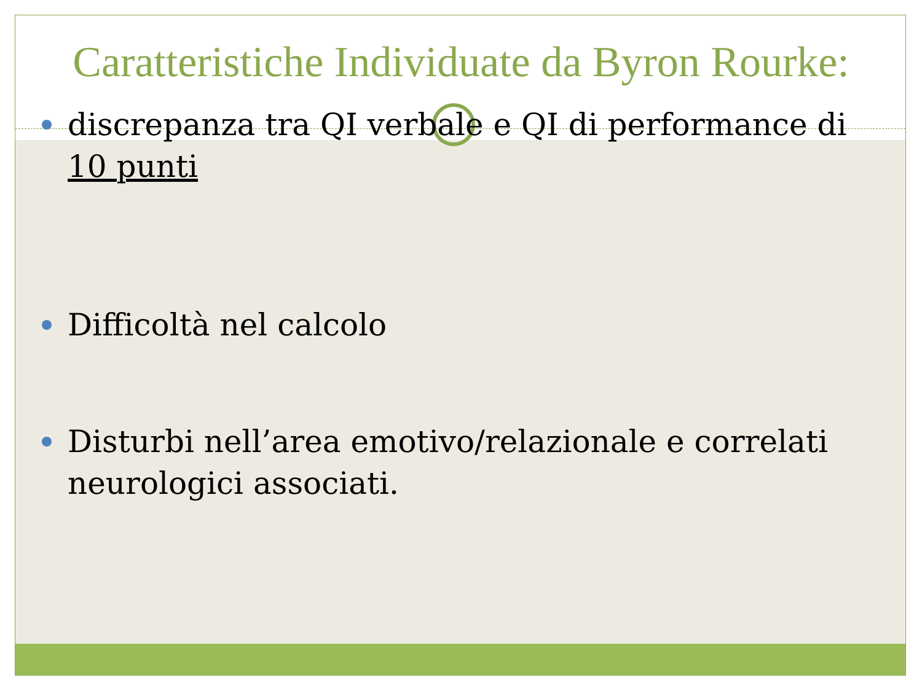Caratteristiche Individuate da Byron Rourke:
discrepanza tra QI verbale e QI di performance di 10 punti
Difficoltà nel calcolo
Disturbi nell’area emotivo/relazionale e correlati neurologici associati.